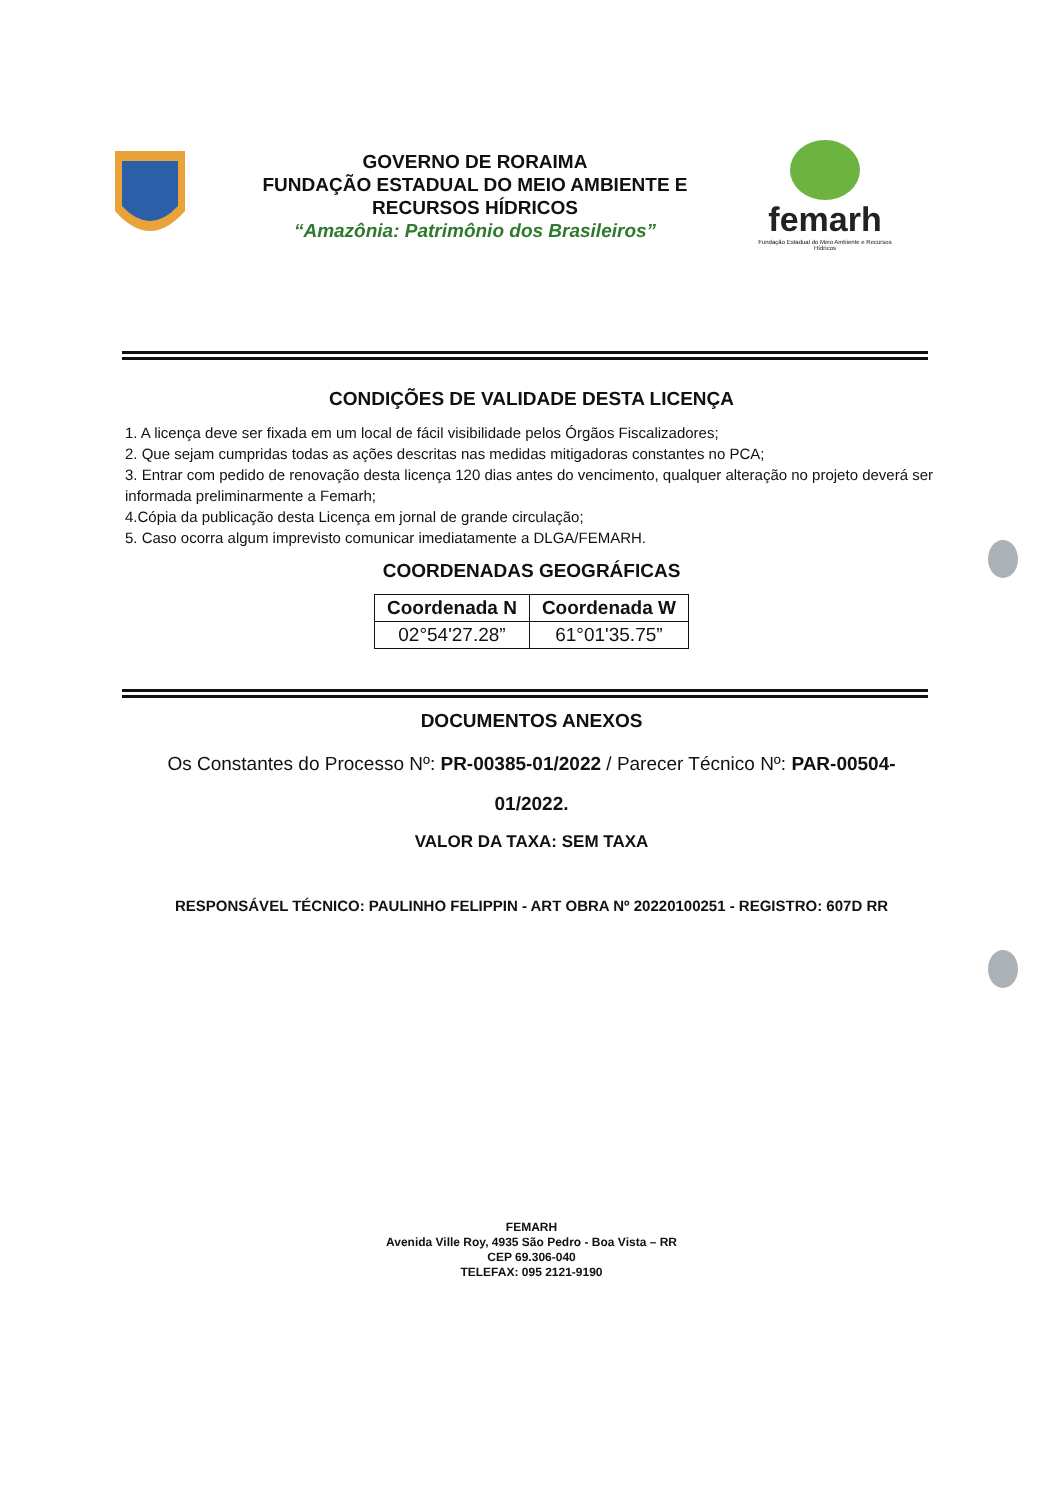GOVERNO DE RORAIMA
FUNDAÇÃO ESTADUAL DO MEIO AMBIENTE E
RECURSOS HÍDRICOS
“Amazônia: Patrimônio dos Brasileiros”
femarh
Fundação Estadual do Meio Ambiente e Recursos Hídricos
CONDIÇÕES DE VALIDADE DESTA LICENÇA
1. A licença deve ser fixada em um local de fácil visibilidade pelos Órgãos Fiscalizadores;
2. Que sejam cumpridas todas as ações descritas nas medidas mitigadoras constantes no PCA;
3. Entrar com pedido de renovação desta licença 120 dias antes do vencimento, qualquer alteração no projeto deverá ser informada preliminarmente a Femarh;
4.Cópia da publicação desta Licença em jornal de grande circulação;
5. Caso ocorra algum imprevisto comunicar imediatamente a DLGA/FEMARH.
COORDENADAS GEOGRÁFICAS
| Coordenada N | Coordenada W |
| --- | --- |
| 02°54'27.28” | 61°01'35.75” |
DOCUMENTOS ANEXOS
Os Constantes do Processo Nº: PR-00385-01/2022 / Parecer Técnico Nº: PAR-00504-01/2022.
VALOR DA TAXA: SEM TAXA
RESPONSÁVEL TÉCNICO: PAULINHO FELIPPIN - ART OBRA Nº 20220100251 - REGISTRO: 607D RR
FEMARH
Avenida Ville Roy, 4935 São Pedro - Boa Vista – RR
CEP 69.306-040
TELEFAX: 095 2121-9190